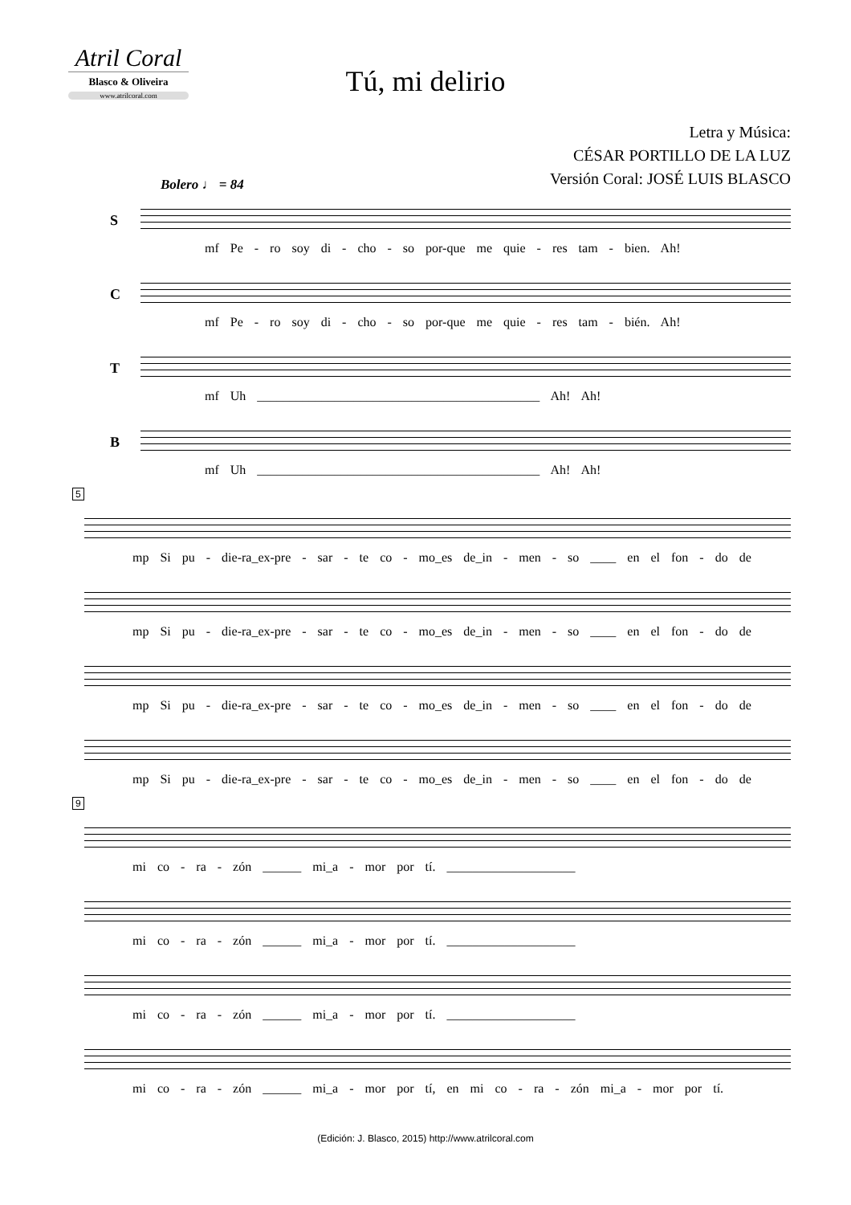Atril Coral
Blasco & Oliveira
www.atrilcoral.com
Tú, mi delirio
Letra y Música:
CÉSAR PORTILLO DE LA LUZ
Versión Coral: JOSÉ LUIS BLASCO
Bolero ♩ = 84
S
mf Pe - ro soy di - cho - so por-que me quie - res tam - bien. Ah!
C
mf Pe - ro soy di - cho - so por-que me quie - res tam - bién. Ah!
T
mf Uh ____________________________________________ Ah! Ah!
B
mf Uh ____________________________________________ Ah! Ah!
5
mp Si pu - die-ra_ex-pre - sar - te co - mo_es de_in - men - so ____ en el fon - do de
mp Si pu - die-ra_ex-pre - sar - te co - mo_es de_in - men - so ____ en el fon - do de
mp Si pu - die-ra_ex-pre - sar - te co - mo_es de_in - men - so ____ en el fon - do de
mp Si pu - die-ra_ex-pre - sar - te co - mo_es de_in - men - so ____ en el fon - do de
9
mi co - ra - zón ______ mi_a - mor por tí. ____________________
mi co - ra - zón ______ mi_a - mor por tí. ____________________
mi co - ra - zón ______ mi_a - mor por tí. ____________________
mi co - ra - zón ______ mi_a - mor por tí, en mi co - ra - zón mi_a - mor por tí.
(Edición: J. Blasco, 2015) http://www.atrilcoral.com